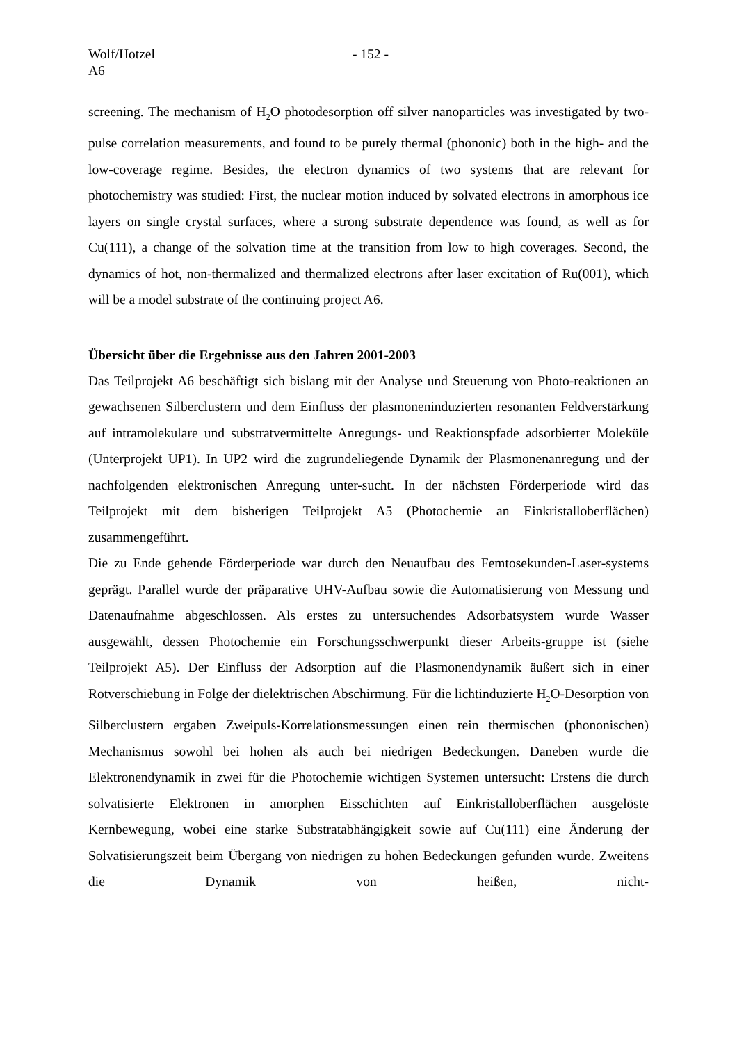Wolf/Hotzel
A6
- 152 -
screening. The mechanism of H<sub>2</sub>O photodesorption off silver nanoparticles was investigated by two-pulse correlation measurements, and found to be purely thermal (phononic) both in the high- and the low-coverage regime. Besides, the electron dynamics of two systems that are relevant for photochemistry was studied: First, the nuclear motion induced by solvated electrons in amorphous ice layers on single crystal surfaces, where a strong substrate dependence was found, as well as for Cu(111), a change of the solvation time at the transition from low to high coverages. Second, the dynamics of hot, non-thermalized and thermalized electrons after laser excitation of Ru(001), which will be a model substrate of the continuing project A6.
Übersicht über die Ergebnisse aus den Jahren 2001-2003
Das Teilprojekt A6 beschäftigt sich bislang mit der Analyse und Steuerung von Photo-reaktionen an gewachsenen Silberclustern und dem Einfluss der plasmoneninduzierten resonanten Feldverstärkung auf intramolekulare und substratvermittelte Anregungs- und Reaktionspfade adsorbierter Moleküle (Unterprojekt UP1). In UP2 wird die zugrundeliegende Dynamik der Plasmonenanregung und der nachfolgenden elektronischen Anregung unter-sucht. In der nächsten Förderperiode wird das Teilprojekt mit dem bisherigen Teilprojekt A5 (Photochemie an Einkristalloberflächen) zusammengeführt.
Die zu Ende gehende Förderperiode war durch den Neuaufbau des Femtosekunden-Laser-systems geprägt. Parallel wurde der präparative UHV-Aufbau sowie die Automatisierung von Messung und Datenaufnahme abgeschlossen. Als erstes zu untersuchendes Adsorbatsystem wurde Wasser ausgewählt, dessen Photochemie ein Forschungsschwerpunkt dieser Arbeits-gruppe ist (siehe Teilprojekt A5). Der Einfluss der Adsorption auf die Plasmonendynamik äußert sich in einer Rotverschiebung in Folge der dielektrischen Abschirmung. Für die lichtinduzierte H<sub>2</sub>O-Desorption von Silberclustern ergaben Zweipuls-Korrelationsmessungen einen rein thermischen (phononischen) Mechanismus sowohl bei hohen als auch bei niedrigen Bedeckungen. Daneben wurde die Elektronendynamik in zwei für die Photochemie wichtigen Systemen untersucht: Erstens die durch solvatisierte Elektronen in amorphen Eisschichten auf Einkristalloberflächen ausgelöste Kernbewegung, wobei eine starke Substratabhängigkeit sowie auf Cu(111) eine Änderung der Solvatisierungszeit beim Übergang von niedrigen zu hohen Bedeckungen gefunden wurde. Zweitens die Dynamik von heißen, nicht-